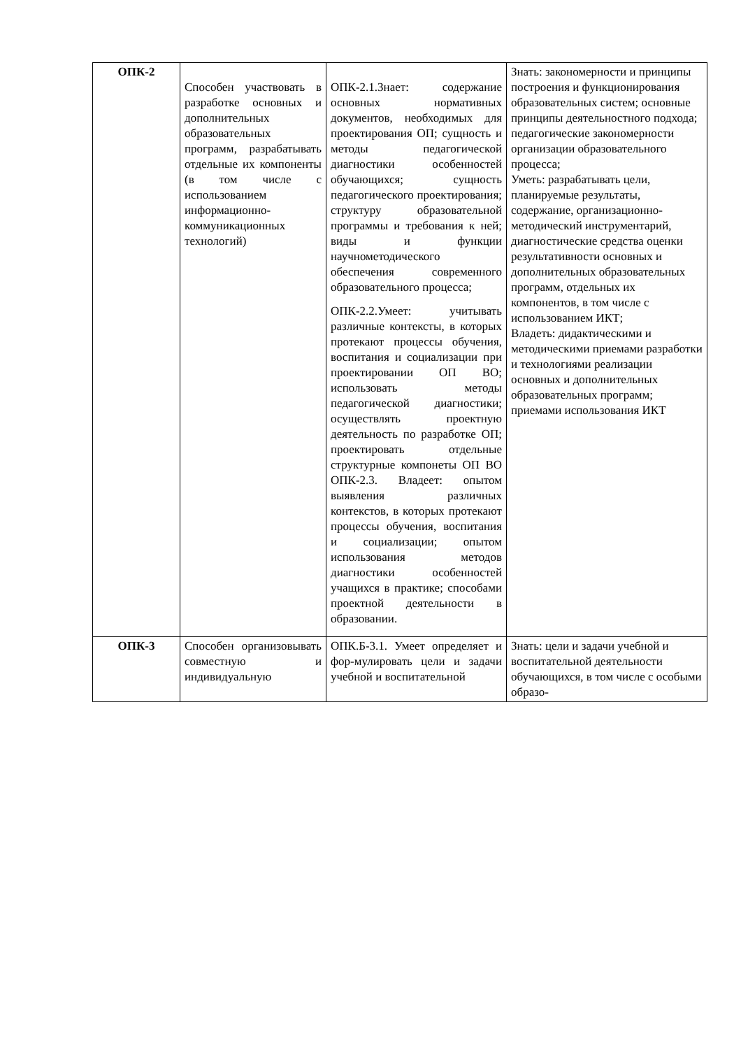| ОПК-2 | Способен участвовать в разработке основных и дополнительных образовательных программ, разрабатывать отдельные их компоненты (в том числе с использованием информационно-коммуникационных технологий) | ОПК-2.1.Знает: содержание основных нормативных документов, необходимых для проектирования ОП; сущность и методы педагогической диагностики особенностей обучающихся; сущность педагогического проектирования; структуру образовательной программы и требования к ней; виды и функции научнометодического обеспечения современного образовательного процесса; ОПК-2.2.Умеет: учитывать различные контексты, в которых протекают процессы обучения, воспитания и социализации при проектировании ОП ВО; использовать методы педагогической диагностики; осуществлять проектную деятельность по разработке ОП; проектировать отдельные структурные компонеты ОП ВО ОПК-2.3. Владеет: опытом выявления различных контекстов, в которых протекают процессы обучения, воспитания и социализации; опытом использования методов диагностики особенностей учащихся в практике; способами проектной деятельности в образовании. | Знать: закономерности и принципы построения и функционирования образовательных систем; основные принципы деятельностного подхода; педагогические закономерности организации образовательного процесса; Уметь: разрабатывать цели, планируемые результаты, содержание, организационно-методический инструментарий, диагностические средства оценки результативности основных и дополнительных образовательных программ, отдельных их компонентов, в том числе с использованием ИКТ; Владеть: дидактическими и методическими приемами разработки и технологиями реализации основных и дополнительных образовательных программ; приемами использования ИКТ |
| ОПК-3 | Способен организовывать совместную и индивидуальную | ОПК.Б-3.1. Умеет определяет и фор-мулировать цели и задачи учебной и воспитательной | Знать: цели и задачи учебной и воспитательной деятельности обучающихся, в том числе с особыми образо- |